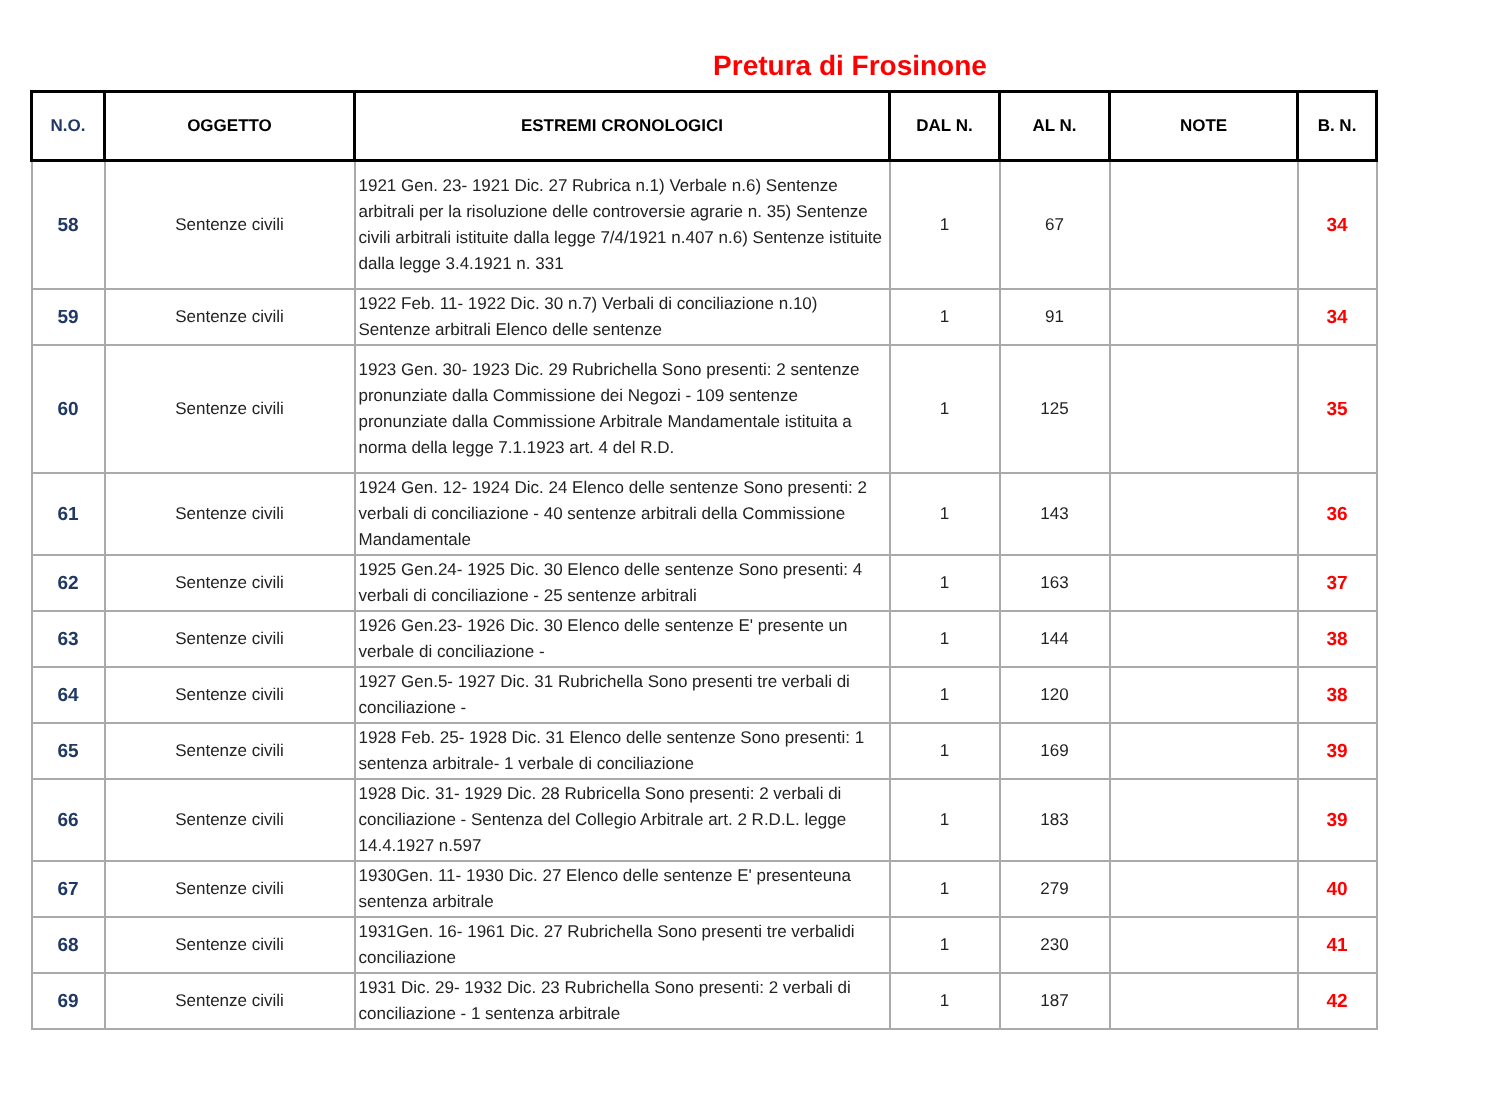Pretura di Frosinone
| N.O. | OGGETTO | ESTREMI CRONOLOGICI | DAL N. | AL N. | NOTE | B. N. |
| --- | --- | --- | --- | --- | --- | --- |
| 58 | Sentenze civili | 1921 Gen. 23- 1921 Dic. 27 Rubrica n.1) Verbale n.6) Sentenze arbitrali per la risoluzione delle controversie agrarie n. 35) Sentenze civili arbitrali istituite dalla legge 7/4/1921 n.407 n.6) Sentenze istituite dalla legge 3.4.1921 n. 331 | 1 | 67 | | 34 |
| 59 | Sentenze civili | 1922 Feb. 11- 1922 Dic. 30 n.7) Verbali di conciliazione n.10) Sentenze arbitrali Elenco delle sentenze | 1 | 91 | | 34 |
| 60 | Sentenze civili | 1923 Gen. 30- 1923 Dic. 29 Rubrichella Sono presenti: 2 sentenze pronunziate dalla Commissione dei Negozi - 109 sentenze pronunziate dalla Commissione Arbitrale Mandamentale istituita a norma della legge 7.1.1923 art. 4 del R.D. | 1 | 125 | | 35 |
| 61 | Sentenze civili | 1924 Gen. 12- 1924 Dic. 24 Elenco delle sentenze Sono presenti: 2 verbali di conciliazione - 40 sentenze arbitrali della Commissione Mandamentale | 1 | 143 | | 36 |
| 62 | Sentenze civili | 1925 Gen.24- 1925 Dic. 30 Elenco delle sentenze Sono presenti: 4 verbali di conciliazione - 25 sentenze arbitrali | 1 | 163 | | 37 |
| 63 | Sentenze civili | 1926 Gen.23- 1926 Dic. 30 Elenco delle sentenze E' presente un verbale di conciliazione - | 1 | 144 | | 38 |
| 64 | Sentenze civili | 1927 Gen.5- 1927 Dic. 31 Rubrichella Sono presenti tre verbali di conciliazione - | 1 | 120 | | 38 |
| 65 | Sentenze civili | 1928 Feb. 25- 1928 Dic. 31 Elenco delle sentenze Sono presenti: 1 sentenza arbitrale- 1 verbale di conciliazione | 1 | 169 | | 39 |
| 66 | Sentenze civili | 1928 Dic. 31- 1929 Dic. 28 Rubricella Sono presenti: 2 verbali di conciliazione - Sentenza del Collegio Arbitrale art. 2 R.D.L. legge 14.4.1927 n.597 | 1 | 183 | | 39 |
| 67 | Sentenze civili | 1930Gen. 11- 1930 Dic. 27 Elenco delle sentenze E' presenteuna sentenza arbitrale | 1 | 279 | | 40 |
| 68 | Sentenze civili | 1931Gen. 16- 1961 Dic. 27 Rubrichella Sono presenti tre verbalidi conciliazione | 1 | 230 | | 41 |
| 69 | Sentenze civili | 1931 Dic. 29- 1932 Dic. 23 Rubrichella Sono presenti: 2 verbali di conciliazione - 1 sentenza arbitrale | 1 | 187 | | 42 |